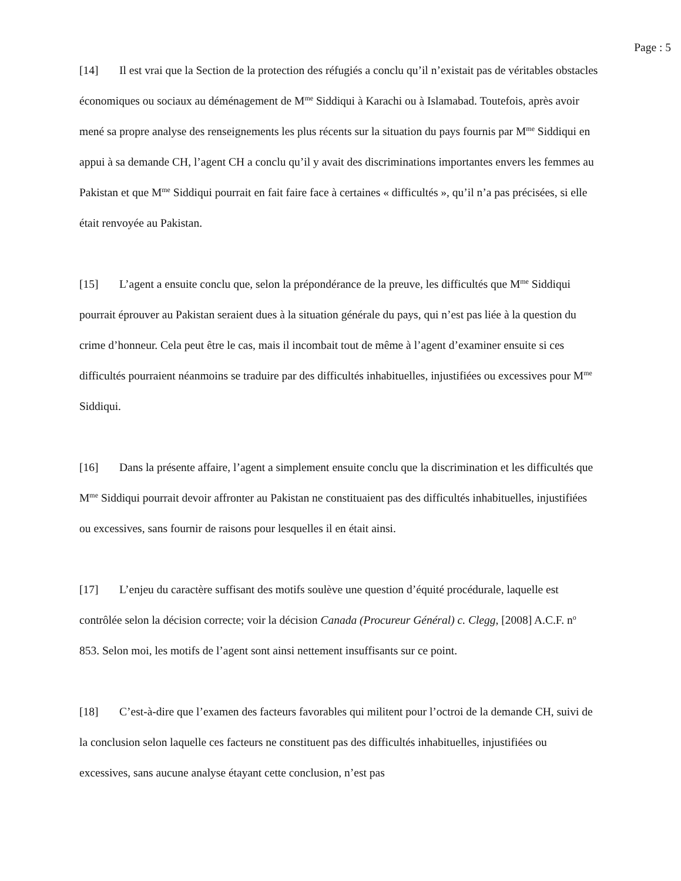Page : 5
[14] Il est vrai que la Section de la protection des réfugiés a conclu qu’il n’existait pas de véritables obstacles économiques ou sociaux au déménagement de M<sup>me</sup> Siddiqui à Karachi ou à Islamabad. Toutefois, après avoir mené sa propre analyse des renseignements les plus récents sur la situation du pays fournis par M<sup>me</sup> Siddiqui en appui à sa demande CH, l’agent CH a conclu qu’il y avait des discriminations importantes envers les femmes au Pakistan et que M<sup>me</sup> Siddiqui pourrait en fait faire face à certaines « difficultés », qu’il n’a pas précisées, si elle était renvoyée au Pakistan.
[15] L’agent a ensuite conclu que, selon la prépondérance de la preuve, les difficultés que M<sup>me</sup> Siddiqui pourrait éprouver au Pakistan seraient dues à la situation générale du pays, qui n’est pas liée à la question du crime d’honneur. Cela peut être le cas, mais il incombait tout de même à l’agent d’examiner ensuite si ces difficultés pourraient néanmoins se traduire par des difficultés inhabituelles, injustifiées ou excessives pour M<sup>me</sup> Siddiqui.
[16] Dans la présente affaire, l’agent a simplement ensuite conclu que la discrimination et les difficultés que M<sup>me</sup> Siddiqui pourrait devoir affronter au Pakistan ne constituaient pas des difficultés inhabituelles, injustifiées ou excessives, sans fournir de raisons pour lesquelles il en était ainsi.
[17] L’enjeu du caractère suffisant des motifs soulève une question d’équité procédurale, laquelle est contrôlée selon la décision correcte; voir la décision Canada (Procureur Général) c. Clegg, [2008] A.C.F. n<sup>o</sup> 853. Selon moi, les motifs de l’agent sont ainsi nettement insuffisants sur ce point.
[18] C’est-à-dire que l’examen des facteurs favorables qui militent pour l’octroi de la demande CH, suivi de la conclusion selon laquelle ces facteurs ne constituent pas des difficultés inhabituelles, injustifiées ou excessives, sans aucune analyse étayant cette conclusion, n’est pas